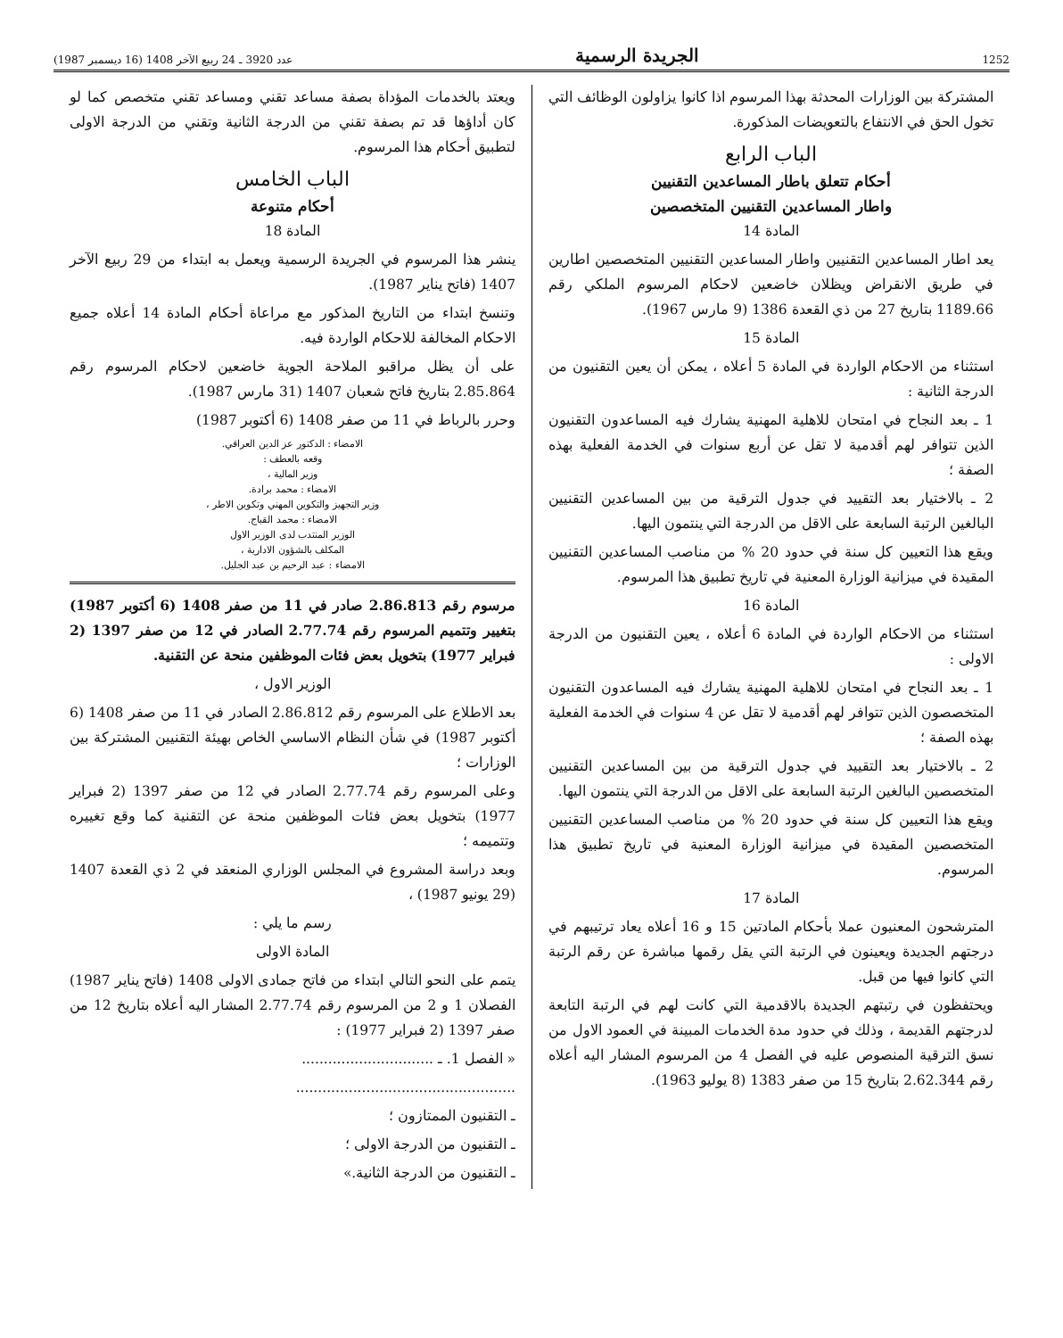1252 الجريدة الرسمية عدد 3920 ـ 24 ربيع الآخر 1408 (16 ديسمبر 1987)
المشتركة بين الوزارات المحدثة بهذا المرسوم اذا كانوا يزاولون الوظائف التي تخول الحق في الانتفاع بالتعويضات المذكورة.
الباب الرابع
أحكام تتعلق باطار المساعدين التقنيين
واطار المساعدين التقنيين المتخصصين
المادة 14
يعد اطار المساعدين التقنيين واطار المساعدين التقنيين المتخصصين اطارين في طريق الانقراض ويظلان خاضعين لاحكام المرسوم الملكي رقم 1189.66 بتاريخ 27 من ذي القعدة 1386 (9 مارس 1967).
المادة 15
استثناء من الاحكام الواردة في المادة 5 أعلاه ، يمكن أن يعين التقنيون من الدرجة الثانية :
1 ـ بعد النجاح في امتحان للاهلية المهنية يشارك فيه المساعدون التقنيون الذين تتوافر لهم أقدمية لا تقل عن أربع سنوات في الخدمة الفعلية بهذه الصفة ؛
2 ـ بالاختيار بعد التقييد في جدول الترقية من بين المساعدين التقنيين البالغين الرتبة السابعة على الاقل من الدرجة التي ينتمون اليها.
ويقع هذا التعيين كل سنة في حدود 20 % من مناصب المساعدين التقنيين المقيدة في ميزانية الوزارة المعنية في تاريخ تطبيق هذا المرسوم.
المادة 16
استثناء من الاحكام الواردة في المادة 6 أعلاه ، يعين التقنيون من الدرجة الاولى :
1 ـ بعد النجاح في امتحان للاهلية المهنية يشارك فيه المساعدون التقنيون المتخصصون الذين تتوافر لهم أقدمية لا تقل عن 4 سنوات في الخدمة الفعلية بهذه الصفة ؛
2 ـ بالاختيار بعد التقييد في جدول الترقية من بين المساعدين التقنيين المتخصصين البالغين الرتبة السابعة على الاقل من الدرجة التي ينتمون اليها.
ويقع هذا التعيين كل سنة في حدود 20 % من مناصب المساعدين التقنيين المتخصصين المقيدة في ميزانية الوزارة المعنية في تاريخ تطبيق هذا المرسوم.
المادة 17
المترشحون المعنيون عملا بأحكام المادتين 15 و 16 أعلاه يعاد ترتيبهم في درجتهم الجديدة ويعينون في الرتبة التي يقل رقمها مباشرة عن رقم الرتبة التي كانوا فيها من قبل.
ويحتفظون في رتبتهم الجديدة بالاقدمية التي كانت لهم في الرتبة التابعة لدرجتهم القديمة ، وذلك في حدود مدة الخدمات المبينة في العمود الاول من نسق الترقية المنصوص عليه في الفصل 4 من المرسوم المشار اليه أعلاه رقم 2.62.344 بتاريخ 15 من صفر 1383 (8 يوليو 1963).
ويعتد بالخدمات المؤداة بصفة مساعد تقني ومساعد تقني متخصص كما لو كان أداؤها قد تم بصفة تقني من الدرجة الثانية وتقني من الدرجة الاولى لتطبيق أحكام هذا المرسوم.
الباب الخامس
أحكام متنوعة
المادة 18
ينشر هذا المرسوم في الجريدة الرسمية ويعمل به ابتداء من 29 ربيع الآخر 1407 (فاتح يناير 1987).
وتنسخ ابتداء من التاريخ المذكور مع مراعاة أحكام المادة 14 أعلاه جميع الاحكام المخالفة للاحكام الواردة فيه.
على أن يظل مراقبو الملاحة الجوية خاضعين لاحكام المرسوم رقم 2.85.864 بتاريخ فاتح شعبان 1407 (31 مارس 1987).
وحرر بالرباط في 11 من صفر 1408 (6 أكتوبر 1987)
الامضاء : الدكتور عز الدين العراقي.
وقعه بالعطف :
وزير المالية ،
الامضاء : محمد برادة.
وزير التجهيز والتكوين المهني وتكوين الاطر ،
الامضاء : محمد القباج.
الوزير المنتدب لدى الوزير الاول
المكلف بالشؤون الادارية ،
الامضاء : عبد الرحيم بن عبد الجليل.
مرسوم رقم 2.86.813 صادر في 11 من صفر 1408 (6 أكتوبر 1987) بتغيير وتتميم المرسوم رقم 2.77.74 الصادر في 12 من صفر 1397 (2 فبراير 1977) بتخويل بعض فئات الموظفين منحة عن التقنية.
الوزير الاول ،
بعد الاطلاع على المرسوم رقم 2.86.812 الصادر في 11 من صفر 1408 (6 أكتوبر 1987) في شأن النظام الاساسي الخاص بهيئة التقنيين المشتركة بين الوزارات ؛
وعلى المرسوم رقم 2.77.74 الصادر في 12 من صفر 1397 (2 فبراير 1977) بتخويل بعض فئات الموظفين منحة عن التقنية كما وقع تغييره وتتميمه ؛
وبعد دراسة المشروع في المجلس الوزاري المنعقد في 2 ذي القعدة 1407 (29 يونيو 1987) ،
رسم ما يلي :
المادة الاولى
يتمم على النحو التالي ابتداء من فاتح جمادى الاولى 1408 (فاتح يناير 1987) الفصلان 1 و 2 من المرسوم رقم 2.77.74 المشار اليه أعلاه بتاريخ 12 من صفر 1397 (2 فبراير 1977) :
« الفصل 1. ـ ..............................
..................................................
ـ التقنيون الممتازون ؛
ـ التقنيون من الدرجة الاولى ؛
ـ التقنيون من الدرجة الثانية.»